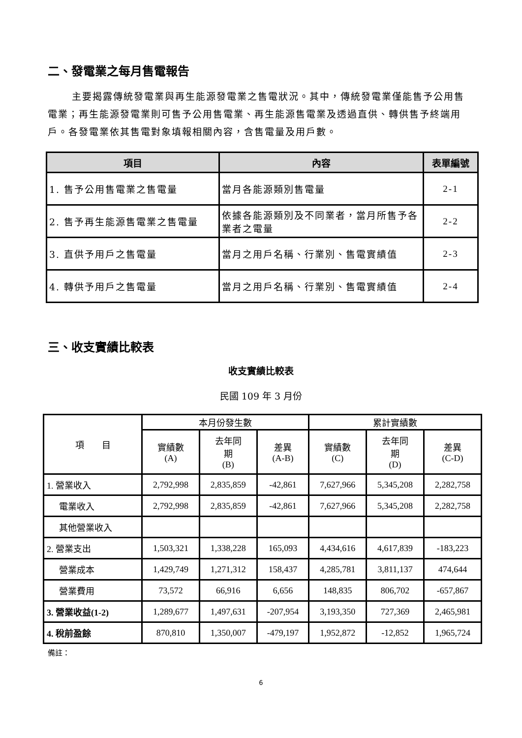二、發電業之每月售電報告
主要揭露傳統發電業與再生能源發電業之售電狀況。其中，傳統發電業僅能售予公用售電業；再生能源發電業則可售予公用售電業、再生能源售電業及透過直供、轉供售予終端用戶。各發電業依其售電對象填報相關內容，含售電量及用戶數。
| 項目 | 內容 | 表單編號 |
| --- | --- | --- |
| 1. 售予公用售電業之售電量 | 當月各能源類別售電量 | 2-1 |
| 2. 售予再生能源售電業之售電量 | 依據各能源類別及不同業者，當月所售予各業者之電量 | 2-2 |
| 3. 直供予用戶之售電量 | 當月之用戶名稱、行業別、售電實績值 | 2-3 |
| 4. 轉供予用戶之售電量 | 當月之用戶名稱、行業別、售電實績值 | 2-4 |
三、收支實績比較表
收支實績比較表
民國 109 年 3 月份
| 項 目 | 本月份發生數 | | | 累計實績數 | | |
| --- | --- | --- | --- | --- | --- | --- |
| | 實績數 (A) | 去年同 期 (B) | 差異 (A-B) | 實績數 (C) | 去年同 期 (D) | 差異 (C-D) |
| 1. 營業收入 | 2,792,998 | 2,835,859 | -42,861 | 7,627,966 | 5,345,208 | 2,282,758 |
| 電業收入 | 2,792,998 | 2,835,859 | -42,861 | 7,627,966 | 5,345,208 | 2,282,758 |
| 其他營業收入 | | | | | | |
| 2. 營業支出 | 1,503,321 | 1,338,228 | 165,093 | 4,434,616 | 4,617,839 | -183,223 |
| 營業成本 | 1,429,749 | 1,271,312 | 158,437 | 4,285,781 | 3,811,137 | 474,644 |
| 營業費用 | 73,572 | 66,916 | 6,656 | 148,835 | 806,702 | -657,867 |
| 3. 營業收益(1-2) | 1,289,677 | 1,497,631 | -207,954 | 3,193,350 | 727,369 | 2,465,981 |
| 4. 稅前盈餘 | 870,810 | 1,350,007 | -479,197 | 1,952,872 | -12,852 | 1,965,724 |
備註：
6